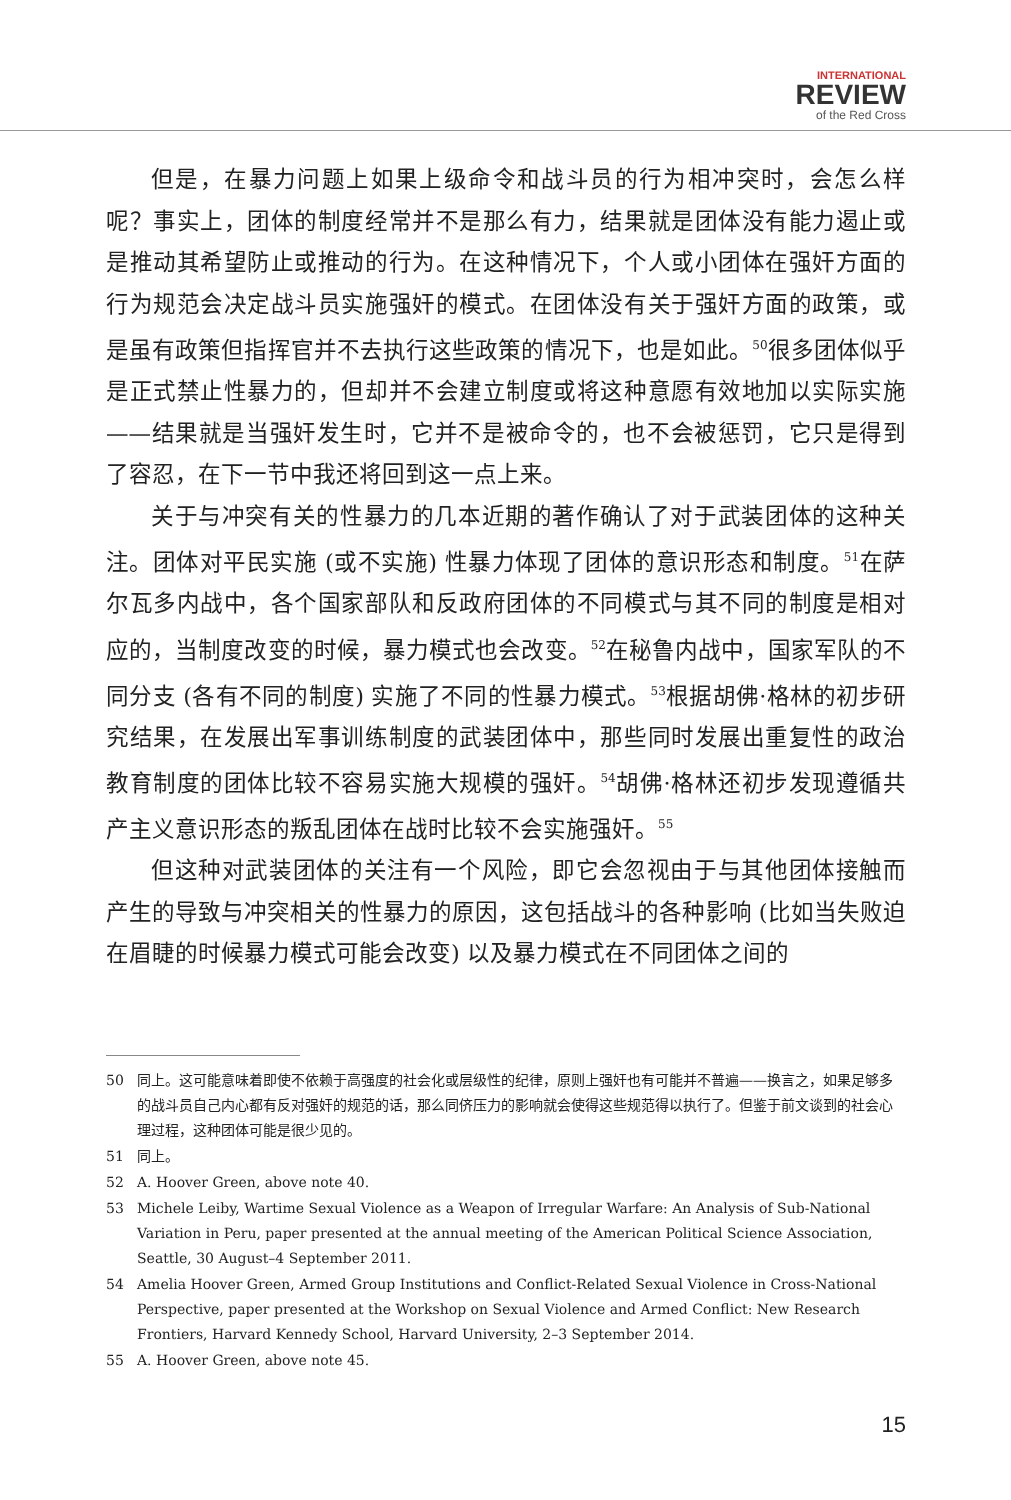INTERNATIONAL
REVIEW
of the Red Cross
但是，在暴力问题上如果上级命令和战斗员的行为相冲突时，会怎么样呢？事实上，团体的制度经常并不是那么有力，结果就是团体没有能力遏止或是推动其希望防止或推动的行为。在这种情况下，个人或小团体在强奸方面的行为规范会决定战斗员实施强奸的模式。在团体没有关于强奸方面的政策，或是虽有政策但指挥官并不去执行这些政策的情况下，也是如此。<sup>50</sup>很多团体似乎是正式禁止性暴力的，但却并不会建立制度或将这种意愿有效地加以实际实施——结果就是当强奸发生时，它并不是被命令的，也不会被惩罚，它只是得到了容忍，在下一节中我还将回到这一点上来。
关于与冲突有关的性暴力的几本近期的著作确认了对于武装团体的这种关注。团体对平民实施 (或不实施) 性暴力体现了团体的意识形态和制度。<sup>51</sup>在萨尔瓦多内战中，各个国家部队和反政府团体的不同模式与其不同的制度是相对应的，当制度改变的时候，暴力模式也会改变。<sup>52</sup>在秘鲁内战中，国家军队的不同分支 (各有不同的制度) 实施了不同的性暴力模式。<sup>53</sup>根据胡佛·格林的初步研究结果，在发展出军事训练制度的武装团体中，那些同时发展出重复性的政治教育制度的团体比较不容易实施大规模的强奸。<sup>54</sup>胡佛·格林还初步发现遵循共产主义意识形态的叛乱团体在战时比较不会实施强奸。<sup>55</sup>
但这种对武装团体的关注有一个风险，即它会忽视由于与其他团体接触而产生的导致与冲突相关的性暴力的原因，这包括战斗的各种影响 (比如当失败迫在眉睫的时候暴力模式可能会改变) 以及暴力模式在不同团体之间的
50 同上。这可能意味着即使不依赖于高强度的社会化或层级性的纪律，原则上强奸也有可能并不普遍——换言之，如果足够多的战斗员自己内心都有反对强奸的规范的话，那么同侪压力的影响就会使得这些规范得以执行了。但鉴于前文谈到的社会心理过程，这种团体可能是很少见的。
51 同上。
52 A. Hoover Green, above note 40.
53 Michele Leiby, Wartime Sexual Violence as a Weapon of Irregular Warfare: An Analysis of Sub-National Variation in Peru, paper presented at the annual meeting of the American Political Science Association, Seattle, 30 August–4 September 2011.
54 Amelia Hoover Green, Armed Group Institutions and Conflict-Related Sexual Violence in Cross-National Perspective, paper presented at the Workshop on Sexual Violence and Armed Conflict: New Research Frontiers, Harvard Kennedy School, Harvard University, 2–3 September 2014.
55 A. Hoover Green, above note 45.
15